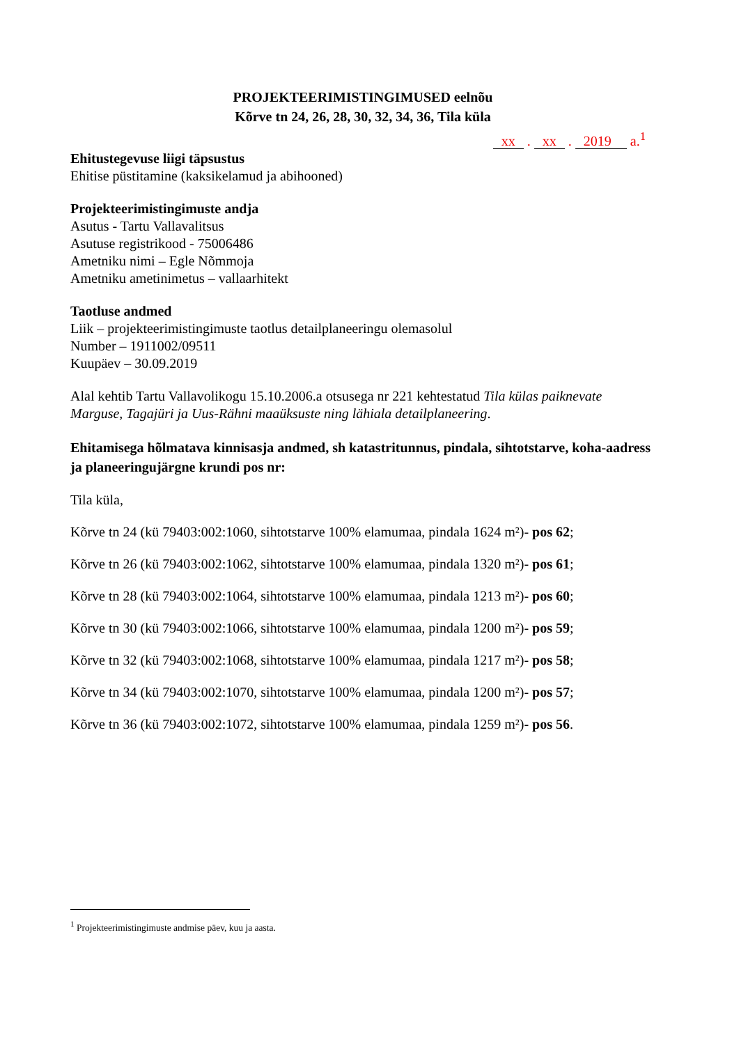PROJEKTEERIMISTINGIMUSED eelnõu
Kõrve tn 24, 26, 28, 30, 32, 34, 36, Tila küla
xx . xx . 2019 a.<sup>1</sup>
Ehitustegevuse liigi täpsustus
Ehitise püstitamine (kaksikelamud ja abihooned)
Projekteerimistingimuste andja
Asutus - Tartu Vallavalitsus
Asutuse registrikood - 75006486
Ametniku nimi – Egle Nõmmoja
Ametniku ametinimetus – vallaarhitekt
Taotluse andmed
Liik – projekteerimistingimuste taotlus detailplaneeringu olemasolul
Number – 1911002/09511
Kuupäev – 30.09.2019
Alal kehtib Tartu Vallavolikogu 15.10.2006.a otsusega nr 221 kehtestatud Tila külas paiknevate Marguse, Tagajüri ja Uus-Rähni maaüksuste ning lähiala detailplaneering.
Ehitamisega hõlmatava kinnisasja andmed, sh katastritunnus, pindala, sihtotstarve, koha-aadress ja planeeringujärgne krundi pos nr:
Tila küla,
Kõrve tn 24 (kü 79403:002:1060, sihtotstarve 100% elamumaa, pindala 1624 m²)- pos 62;
Kõrve tn 26 (kü 79403:002:1062, sihtotstarve 100% elamumaa, pindala 1320 m²)- pos 61;
Kõrve tn 28 (kü 79403:002:1064, sihtotstarve 100% elamumaa, pindala 1213 m²)- pos 60;
Kõrve tn 30 (kü 79403:002:1066, sihtotstarve 100% elamumaa, pindala 1200 m²)- pos 59;
Kõrve tn 32 (kü 79403:002:1068, sihtotstarve 100% elamumaa, pindala 1217 m²)- pos 58;
Kõrve tn 34 (kü 79403:002:1070, sihtotstarve 100% elamumaa, pindala 1200 m²)- pos 57;
Kõrve tn 36 (kü 79403:002:1072, sihtotstarve 100% elamumaa, pindala 1259 m²)- pos 56.
<sup>1</sup> Projekteerimistingimuste andmise päev, kuu ja aasta.